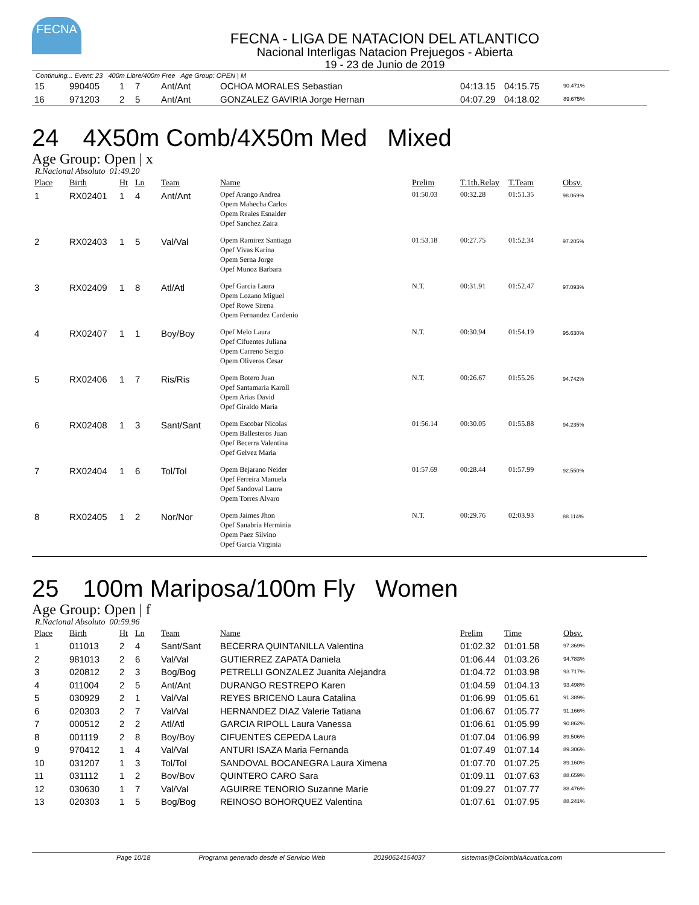FECNA
FECNA - LIGA DE NATACION DEL ATLANTICO
Nacional Interligas Natacion Prejuegos - Abierta
19 - 23 de Junio de 2019
Continuing... Event: 23 400m Libre/400m Free Age Group: OPEN | M
| 15 | 990405 | 1 | 7 | Ant/Ant | OCHOA MORALES Sebastian | 04:13.15 | 04:15.75 | 90.471% |
| 16 | 971203 | 2 | 5 | Ant/Ant | GONZALEZ GAVIRIA Jorge Hernan | 04:07.29 | 04:18.02 | 89.675% |
24 4X50m Comb/4X50m Med Mixed
Age Group: Open | x
R.Nacional Absoluto 01:49.20
| Place | Birth | Ht | Ln | Team | Name | Prelim | T.1th.Relay | T.Team | Obsv. |
| --- | --- | --- | --- | --- | --- | --- | --- | --- | --- |
| 1 | RX02401 | 1 | 4 | Ant/Ant | Opef Arango Andrea Opem Mahecha Carlos Opem Reales Esnaider Opef Sanchez Zaira | 01:50.03 | 00:32.28 | 01:51.35 | 98.069% |
| 2 | RX02403 | 1 | 5 | Val/Val | Opem Ramirez Santiago Opef Vivas Karina Opem Serna Jorge Opef Munoz Barbara | 01:53.18 | 00:27.75 | 01:52.34 | 97.205% |
| 3 | RX02409 | 1 | 8 | Atl/Atl | Opef Garcia Laura Opem Lozano Miguel Opef Rowe Sirena Opem Fernandez Cardenio | N.T. | 00:31.91 | 01:52.47 | 97.093% |
| 4 | RX02407 | 1 | 1 | Boy/Boy | Opef Melo Laura Opef Cifuentes Juliana Opem Carreno Sergio Opem Oliveros Cesar | N.T. | 00:30.94 | 01:54.19 | 95.630% |
| 5 | RX02406 | 1 | 7 | Ris/Ris | Opem Botero Juan Opef Santamaria Karoll Opem Arias David Opef Giraldo Maria | N.T. | 00:26.67 | 01:55.26 | 94.742% |
| 6 | RX02408 | 1 | 3 | Sant/Sant | Opem Escobar Nicolas Opem Ballesteros Juan Opef Becerra Valentina Opef Gelvez Maria | 01:56.14 | 00:30.05 | 01:55.88 | 94.235% |
| 7 | RX02404 | 1 | 6 | Tol/Tol | Opem Bejarano Neider Opef Ferreira Manuela Opef Sandoval Laura Opem Torres Alvaro | 01:57.69 | 00:28.44 | 01:57.99 | 92.550% |
| 8 | RX02405 | 1 | 2 | Nor/Nor | Opem Jaimes Jhon Opef Sanabria Herminia Opem Paez Silvino Opef Garcia Virginia | N.T. | 00:29.76 | 02:03.93 | 88.114% |
25 100m Mariposa/100m Fly Women
Age Group: Open | f
R.Nacional Absoluto 00:59.96
| Place | Birth | Ht | Ln | Team | Name | Prelim | Time | Obsv. |
| --- | --- | --- | --- | --- | --- | --- | --- | --- |
| 1 | 011013 | 2 | 4 | Sant/Sant | BECERRA QUINTANILLA Valentina | 01:02.32 | 01:01.58 | 97.369% |
| 2 | 981013 | 2 | 6 | Val/Val | GUTIERREZ ZAPATA Daniela | 01:06.44 | 01:03.26 | 94.783% |
| 3 | 020812 | 2 | 3 | Bog/Bog | PETRELLI GONZALEZ Juanita Alejandra | 01:04.72 | 01:03.98 | 93.717% |
| 4 | 011004 | 2 | 5 | Ant/Ant | DURANGO RESTREPO Karen | 01:04.59 | 01:04.13 | 93.498% |
| 5 | 030929 | 2 | 1 | Val/Val | REYES BRICENO Laura Catalina | 01:06.99 | 01:05.61 | 91.389% |
| 6 | 020303 | 2 | 7 | Val/Val | HERNANDEZ DIAZ Valerie Tatiana | 01:06.67 | 01:05.77 | 91.166% |
| 7 | 000512 | 2 | 2 | Atl/Atl | GARCIA RIPOLL Laura Vanessa | 01:06.61 | 01:05.99 | 90.862% |
| 8 | 001119 | 2 | 8 | Boy/Boy | CIFUENTES CEPEDA Laura | 01:07.04 | 01:06.99 | 89.506% |
| 9 | 970412 | 1 | 4 | Val/Val | ANTURI ISAZA Maria Fernanda | 01:07.49 | 01:07.14 | 89.306% |
| 10 | 031207 | 1 | 3 | Tol/Tol | SANDOVAL BOCANEGRA Laura Ximena | 01:07.70 | 01:07.25 | 89.160% |
| 11 | 031112 | 1 | 2 | Bov/Bov | QUINTERO CARO Sara | 01:09.11 | 01:07.63 | 88.659% |
| 12 | 030630 | 1 | 7 | Val/Val | AGUIRRE TENORIO Suzanne Marie | 01:09.27 | 01:07.77 | 88.476% |
| 13 | 020303 | 1 | 5 | Bog/Bog | REINOSO BOHORQUEZ Valentina | 01:07.61 | 01:07.95 | 88.241% |
Page 10/18 Programa generado desde el Servicio Web 20190624154037 sistemas@ColombiaAcuatica.com